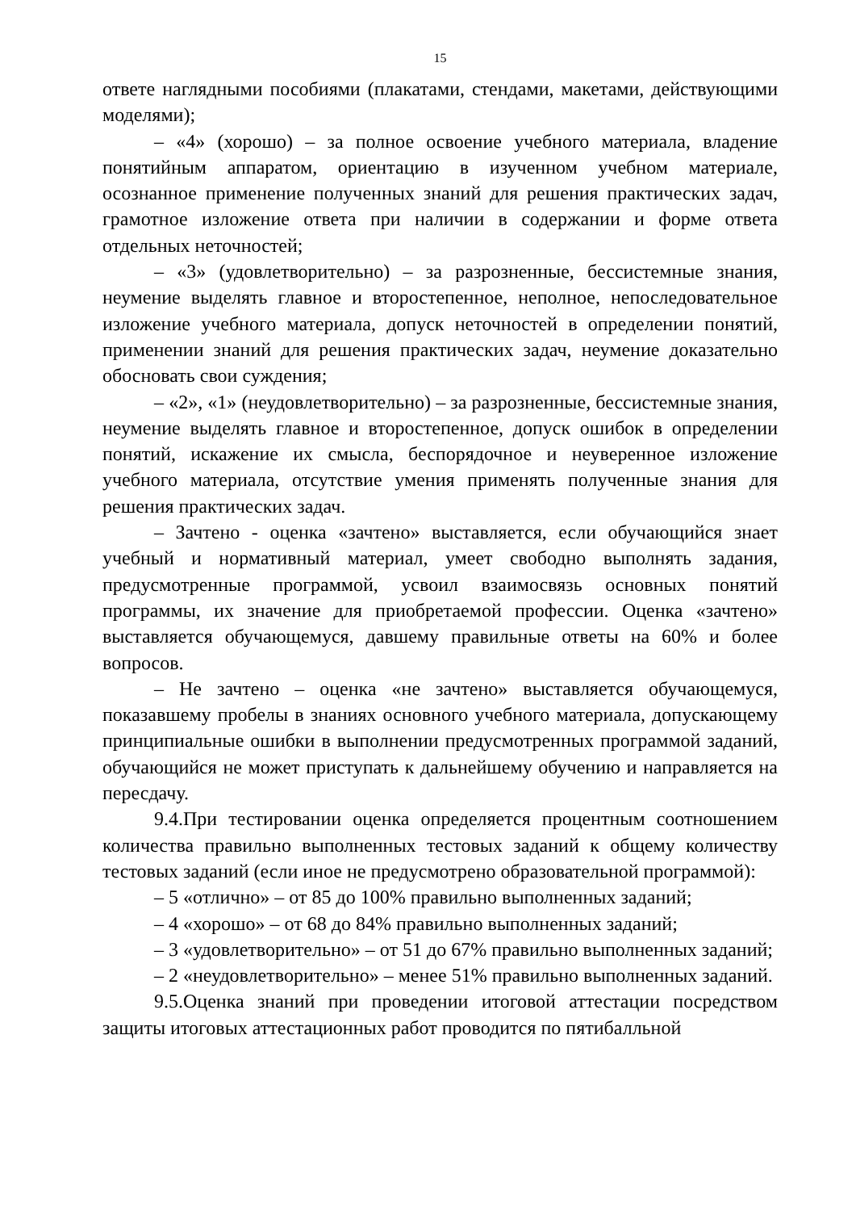15
ответе наглядными пособиями (плакатами, стендами, макетами, действующими моделями);
– «4» (хорошо) – за полное освоение учебного материала, владение понятийным аппаратом, ориентацию в изученном учебном материале, осознанное применение полученных знаний для решения практических задач, грамотное изложение ответа при наличии в содержании и форме ответа отдельных неточностей;
– «3» (удовлетворительно) – за разрозненные, бессистемные знания, неумение выделять главное и второстепенное, неполное, непоследовательное изложение учебного материала, допуск неточностей в определении понятий, применении знаний для решения практических задач, неумение доказательно обосновать свои суждения;
– «2», «1» (неудовлетворительно) – за разрозненные, бессистемные знания, неумение выделять главное и второстепенное, допуск ошибок в определении понятий, искажение их смысла, беспорядочное и неуверенное изложение учебного материала, отсутствие умения применять полученные знания для решения практических задач.
– Зачтено - оценка «зачтено» выставляется, если обучающийся знает учебный и нормативный материал, умеет свободно выполнять задания, предусмотренные программой, усвоил взаимосвязь основных понятий программы, их значение для приобретаемой профессии. Оценка «зачтено» выставляется обучающемуся, давшему правильные ответы на 60% и более вопросов.
– Не зачтено – оценка «не зачтено» выставляется обучающемуся, показавшему пробелы в знаниях основного учебного материала, допускающему принципиальные ошибки в выполнении предусмотренных программой заданий, обучающийся не может приступать к дальнейшему обучению и направляется на пересдачу.
9.4.При тестировании оценка определяется процентным соотношением количества правильно выполненных тестовых заданий к общему количеству тестовых заданий (если иное не предусмотрено образовательной программой):
– 5 «отлично» – от 85 до 100% правильно выполненных заданий;
– 4 «хорошо» – от 68 до 84% правильно выполненных заданий;
– 3 «удовлетворительно» – от 51 до 67% правильно выполненных заданий;
– 2 «неудовлетворительно» – менее 51% правильно выполненных заданий.
9.5.Оценка знаний при проведении итоговой аттестации посредством защиты итоговых аттестационных работ проводится по пятибалльной